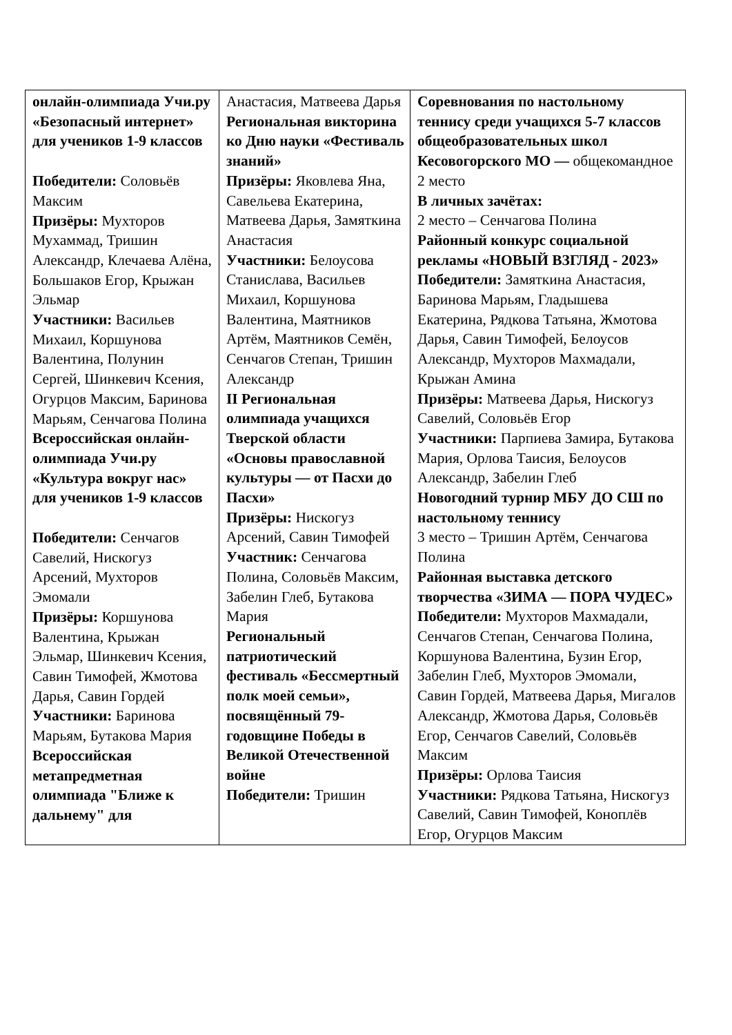| онлайн-олимпиада Учи.ру «Безопасный интернет» для учеников 1-9 классов Победители: Соловьёв Максим Призёры: Мухторов Мухаммад, Тришин Александр, Клечаева Алёна, Большаков Егор, Крыжан Эльмар Участники: Васильев Михаил, Коршунова Валентина, Полунин Сергей, Шинкевич Ксения, Огурцов Максим, Баринова Марьям, Сенчагова Полина Всероссийская онлайн-олимпиада Учи.ру «Культура вокруг нас» для учеников 1-9 классов Победители: Сенчагов Савелий, Нискогуз Арсений, Мухторов Эмомали Призёры: Коршунова Валентина, Крыжан Эльмар, Шинкевич Ксения, Савин Тимофей, Жмотова Дарья, Савин Гордей Участники: Баринова Марьям, Бутакова Мария Всероссийская метапредметная олимпиада "Ближе к дальнему" для | Анастасия, Матвеева Дарья Региональная викторина ко Дню науки «Фестиваль знаний» Призёры: Яковлева Яна, Савельева Екатерина, Матвеева Дарья, Замяткина Анастасия Участники: Белоусова Станислава, Васильев Михаил, Коршунова Валентина, Маятников Артём, Маятников Семён, Сенчагов Степан, Тришин Александр II Региональная олимпиада учащихся Тверской области «Основы православной культуры — от Пасхи до Пасхи» Призёры: Нискогуз Арсений, Савин Тимофей Участник: Сенчагова Полина, Соловьёв Максим, Забелин Глеб, Бутакова Мария Региональный патриотический фестиваль «Бессмертный полк моей семьи», посвящённый 79-годовщине Победы в Великой Отечественной войне Победители: Тришин | Соревнования по настольному теннису среди учащихся 5-7 классов общеобразовательных школ Кесовогорского МО — общекомандное 2 место В личных зачётах: 2 место – Сенчагова Полина Районный конкурс социальной рекламы «НОВЫЙ ВЗГЛЯД - 2023» Победители: Замяткина Анастасия, Баринова Марьям, Гладышева Екатерина, Рядкова Татьяна, Жмотова Дарья, Савин Тимофей, Белоусов Александр, Мухторов Махмадали, Крыжан Амина Призёры: Матвеева Дарья, Нискогуз Савелий, Соловьёв Егор Участники: Парпиева Замира, Бутакова Мария, Орлова Таисия, Белоусов Александр, Забелин Глеб Новогодний турнир МБУ ДО СШ по настольному теннису 3 место – Тришин Артём, Сенчагова Полина Районная выставка детского творчества «ЗИМА — ПОРА ЧУДЕС» Победители: Мухторов Махмадали, Сенчагов Степан, Сенчагова Полина, Коршунова Валентина, Бузин Егор, Забелин Глеб, Мухторов Эмомали, Савин Гордей, Матвеева Дарья, Мигалов Александр, Жмотова Дарья, Соловьёв Егор, Сенчагов Савелий, Соловьёв Максим Призёры: Орлова Таисия Участники: Рядкова Татьяна, Нискогуз Савелий, Савин Тимофей, Коноплёв Егор, Огурцов Максим |